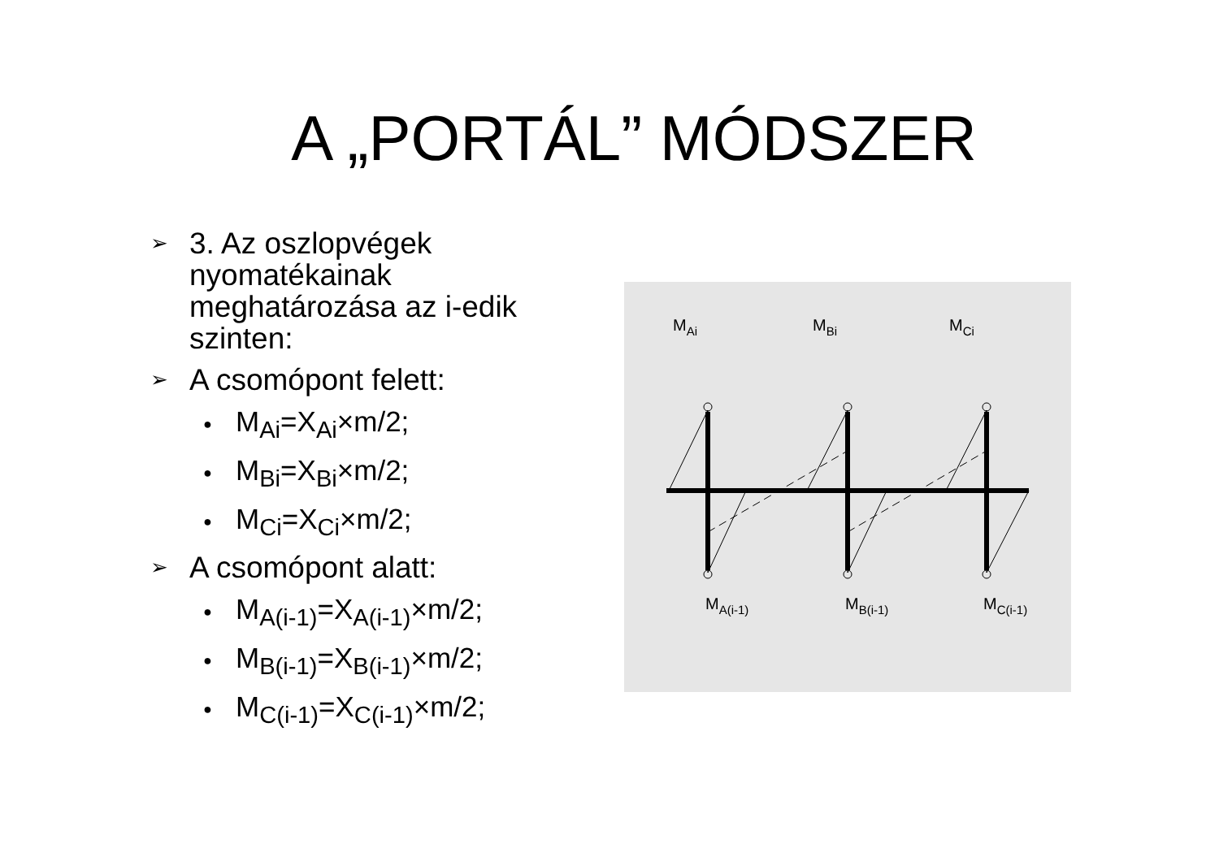A „PORTÁL” MÓDSZER
➢ 3. Az oszlopvégek nyomatékainak meghatározása az i-edik szinten:
➢ A csomópont felett:
● M<sub>Ai</sub>=X<sub>Ai</sub>×m/2;
● M<sub>Bi</sub>=X<sub>Bi</sub>×m/2;
● M<sub>Ci</sub>=X<sub>Ci</sub>×m/2;
➢ A csomópont alatt:
● M<sub>A(i-1)</sub>=X<sub>A(i-1)</sub>×m/2;
● M<sub>B(i-1)</sub>=X<sub>B(i-1)</sub>×m/2;
● M<sub>C(i-1)</sub>=X<sub>C(i-1)</sub>×m/2;
MAi
MBi
MCi
MA(i-1)
MB(i-1)
MC(i-1)